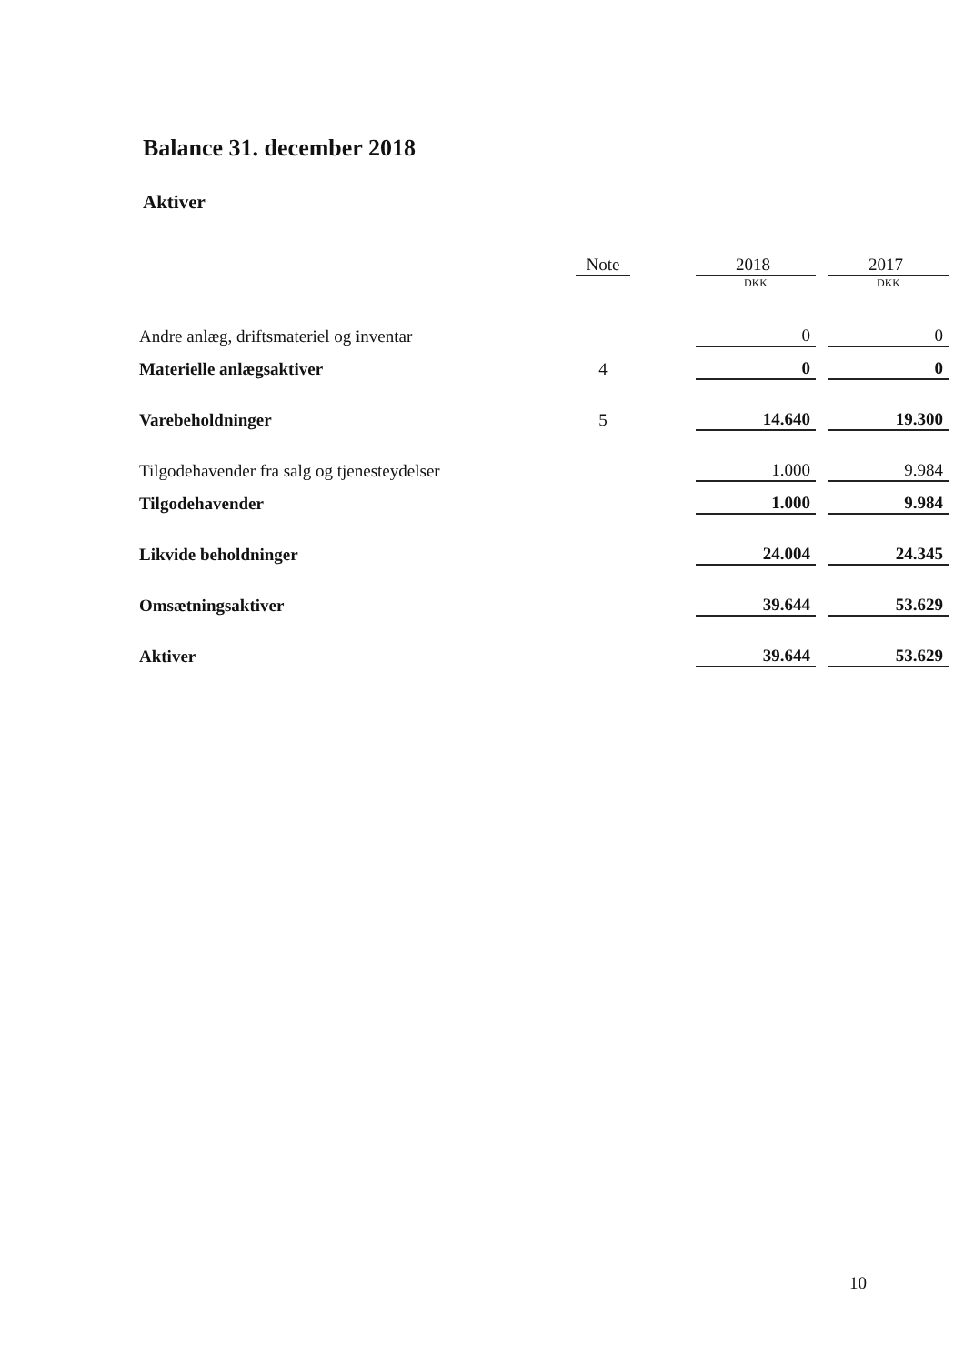Balance 31. december 2018
Aktiver
| | Note | | 2018 | | 2017 |
| --- | --- | --- | --- | --- | --- |
| | | | DKK | | DKK |
| Andre anlæg, driftsmateriel og inventar | | | 0 | | 0 |
| Materielle anlægsaktiver | 4 | | 0 | | 0 |
| Varebeholdninger | 5 | | 14.640 | | 19.300 |
| Tilgodehavender fra salg og tjenesteydelser | | | 1.000 | | 9.984 |
| Tilgodehavender | | | 1.000 | | 9.984 |
| Likvide beholdninger | | | 24.004 | | 24.345 |
| Omsætningsaktiver | | | 39.644 | | 53.629 |
| Aktiver | | | 39.644 | | 53.629 |
10